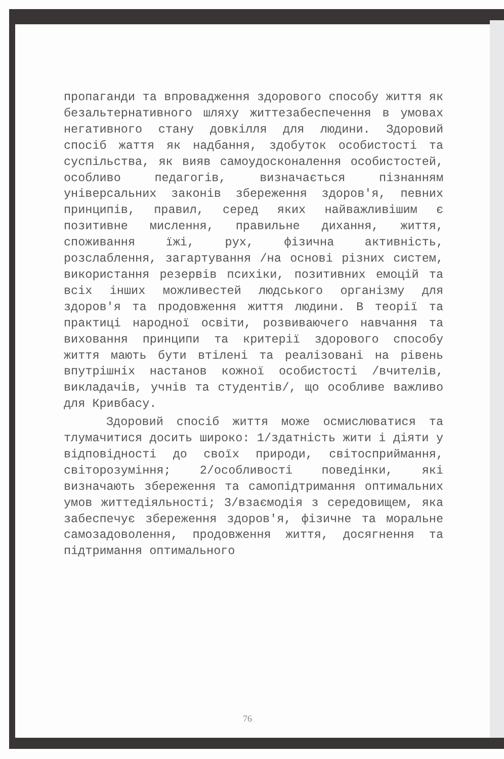пропаганди та впровадження здорового способу життя як безальтернативного шляху життезабеспечення в умовах негативного стану довкілля для людини. Здоровий спосіб жаття як надбання, здобуток особистості та суспільства, як вияв самоудосконалення особистостей, особливо педагогів, визначається пізнанням універсальних законів збереження здоров'я, певних принципів, правил, серед яких найважливішим є позитивне мислення, правильне дихання, життя, споживання їжі, рух, фізична активність, розслаблення, загартування /на основі різних систем, використання резервів психіки, позитивних емоцій та всіх інших можливестей людського організму для здоров'я та продовження життя людини. В теорії та практиці народної освіти, розвиваючего навчання та виховання принципи та критерії здорового способу життя мають бути втілені та реалізовані на рівень впутрішніх настанов кожної особистості /вчителів, викладачів, учнів та студентів/, що особливе важливо для Кривбасу.
Здоровий спосіб життя може осмислюватися та тлумачитися досить широко: 1/здатність жити і діяти у відповідності до своїх природи, світосприймання, світорозуміння; 2/особливості поведінки, які визначають збереження та самопідтримання оптимальних умов життедіяльності; 3/взаємодія з середовищем, яка забеспечує збереження здоров'я, фізичне та моральне самозадоволення, продовження життя, досягнення та підтримання оптимального
76